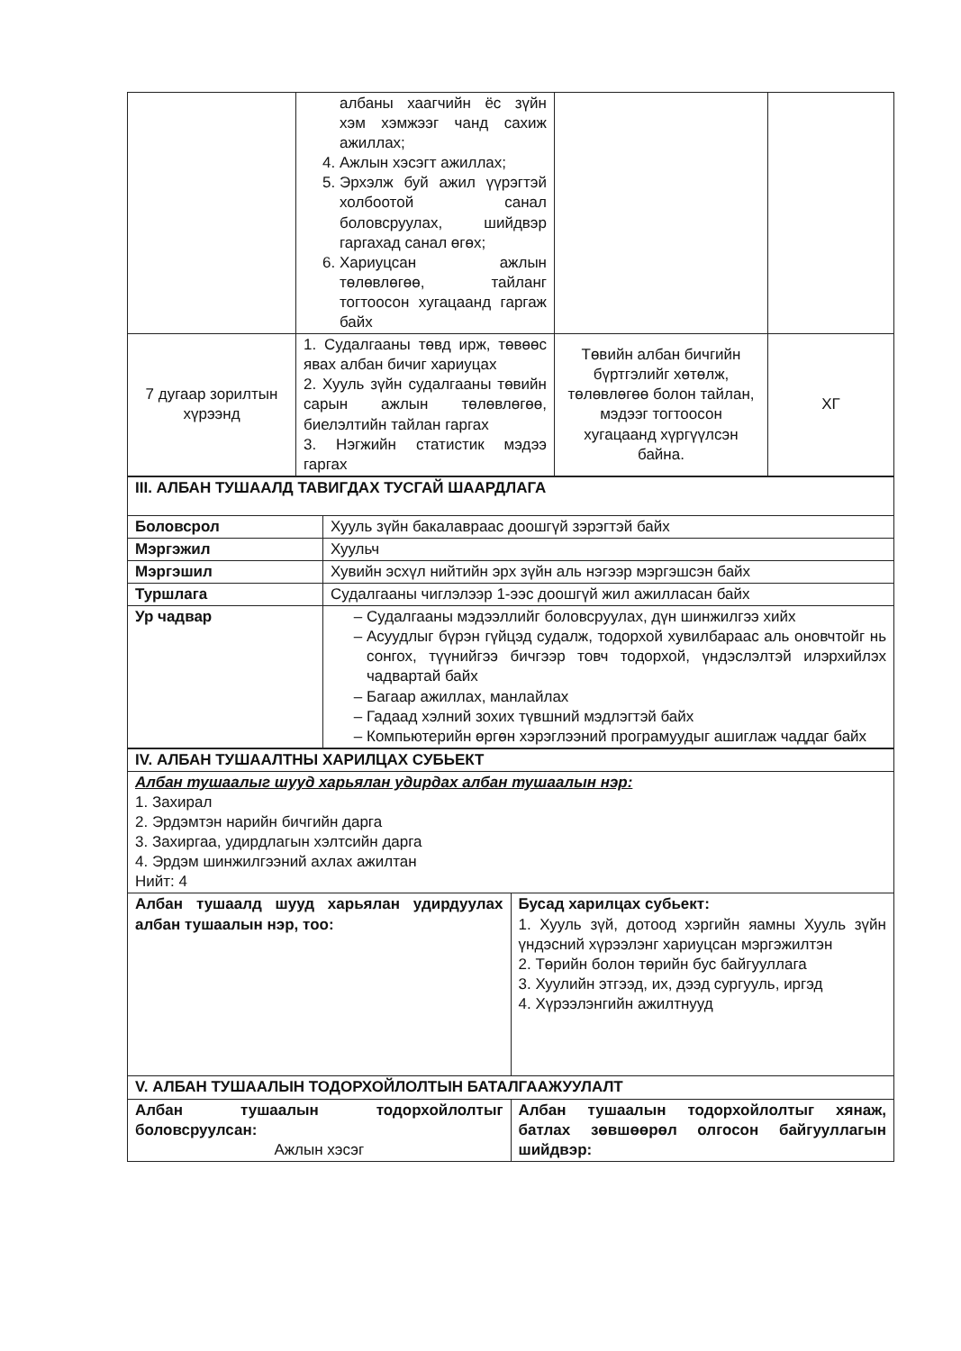| | албаны хаагчийн ёс зүйн хэм хэмжээг чанд сахиж ажиллах; 4. Ажлын хэсэгт ажиллах; 5. Эрхэлж буй ажил үүрэгтэй холбоотой санал боловсруулах, шийдвэр гаргахад санал өгөх; 6. Хариуцсан ажлын төлөвлөгөө, тайланг тогтоосон хугацаанд гаргаж байх | | |
| 7 дугаар зорилтын хүрээнд | 1. Судалгааны төвд ирж, төвөөс явах албан бичиг хариуцах 2. Хууль зүйн судалгааны төвийн сарын ажлын төлөвлөгөө, биелэлтийн тайлан гаргах 3. Нэгжийн статистик мэдээ гаргах | Төвийн албан бичгийн бүртгэлийг хөтөлж, төлөвлөгөө болон тайлан, мэдээг тогтоосон хугацаанд хүргүүлсэн байна. | ХГ |
| III. АЛБАН ТУШААЛД ТАВИГДАХ ТУСГАЙ ШААРДЛАГА | |
| Боловсрол | Хууль зүйн бакалавраас доошгүй зэрэгтэй байх |
| Мэргэжил | Хуульч |
| Мэргэшил | Хувийн эсхүл нийтийн эрх зүйн аль нэгээр мэргэшсэн байх |
| Туршлага | Судалгааны чиглэлээр 1-ээс доошгүй жил ажилласан байх |
| Ур чадвар | Судалгааны мэдээллийг боловсруулах, дүн шинжилгээ хийх Асуудлыг бүрэн гүйцэд судалж, тодорхой хувилбараас аль оновчтойг нь сонгох, түүнийгээ бичгээр товч тодорхой, үндэслэлтэй илэрхийлэх чадвартай байх Багаар ажиллах, манлайлах Гадаад хэлний зохих түвшний мэдлэгтэй байх Компьютерийн өргөн хэрэглээний програмуудыг ашиглаж чаддаг байх |
| IV. АЛБАН ТУШААЛТНЫ ХАРИЛЦАХ СУБЬЕКТ | |
| Албан тушаалыг шууд харьялан удирдах албан тушаалын нэр: 1. Захирал 2. Эрдэмтэн нарийн бичгийн дарга 3. Захиргаа, удирдлагын хэлтсийн дарга 4. Эрдэм шинжилгээний ахлах ажилтан Нийт: 4 | |
| Албан тушаалд шууд харьялан удирдуулах албан тушаалын нэр, тоо: | Бусад харилцах субьект: 1. Хууль зүй, дотоод хэргийн яамны Хууль зүйн үндэсний хүрээлэнг хариуцсан мэргэжилтэн 2. Төрийн болон төрийн бус байгууллага 3. Хуулийн этгээд, их, дээд сургууль, иргэд 4. Хүрээлэнгийн ажилтнууд |
| V. АЛБАН ТУШААЛЫН ТОДОРХОЙЛОЛТЫН БАТАЛГААЖУУЛАЛТ | |
| Албан тушаалын тодорхойлолтыг боловсруулсан: Ажлын хэсэг | Албан тушаалын тодорхойлолтыг хянаж, батлах зөвшөөрөл олгосон байгууллагын шийдвэр: |